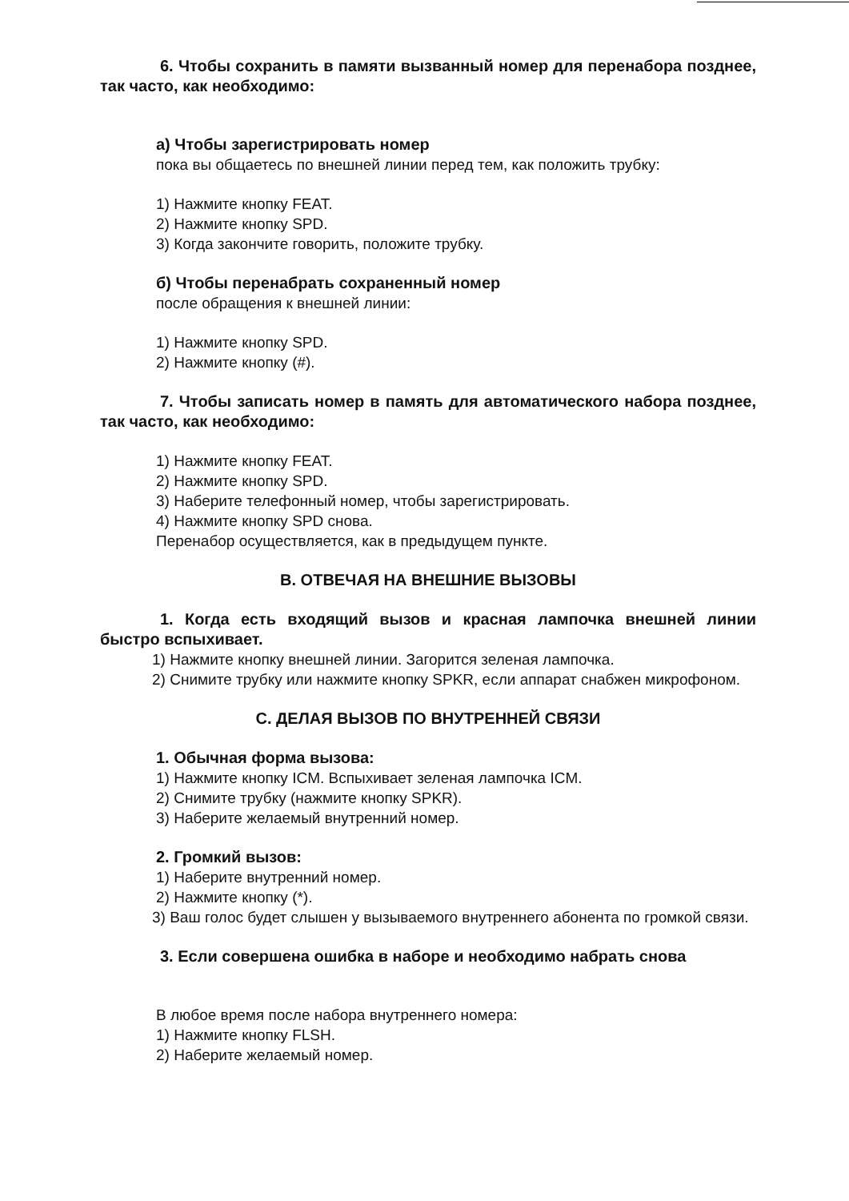6. Чтобы сохранить в памяти вызванный номер для перенабора позднее, так часто, как необходимо:
а) Чтобы зарегистрировать номер
пока вы общаетесь по внешней линии перед тем, как положить трубку:
1) Нажмите кнопку FEAT.
2) Нажмите кнопку SPD.
3) Когда закончите говорить, положите трубку.
б) Чтобы перенабрать сохраненный номер
после обращения к внешней линии:
1) Нажмите кнопку SPD.
2) Нажмите кнопку (#).
7. Чтобы записать номер в память для автоматического набора позднее, так часто, как необходимо:
1) Нажмите кнопку FEAT.
2) Нажмите кнопку SPD.
3) Наберите телефонный номер, чтобы зарегистрировать.
4) Нажмите кнопку SPD снова.
Перенабор осуществляется, как в предыдущем пункте.
B. ОТВЕЧАЯ НА ВНЕШНИЕ ВЫЗОВЫ
1. Когда есть входящий вызов и красная лампочка внешней линии быстро вспыхивает.
1) Нажмите кнопку внешней линии. Загорится зеленая лампочка.
2) Снимите трубку или нажмите кнопку SPKR, если аппарат снабжен микрофоном.
C. ДЕЛАЯ ВЫЗОВ ПО ВНУТРЕННЕЙ СВЯЗИ
1. Обычная форма вызова:
1) Нажмите кнопку ICM. Вспыхивает зеленая лампочка ICM.
2) Снимите трубку (нажмите кнопку SPKR).
3) Наберите желаемый внутренний номер.
2. Громкий вызов:
1) Наберите внутренний номер.
2) Нажмите кнопку (*).
3) Ваш голос будет слышен у вызываемого внутреннего абонента по громкой связи.
3. Если совершена ошибка в наборе и необходимо набрать снова
В любое время после набора внутреннего номера:
1) Нажмите кнопку FLSH.
2) Наберите желаемый номер.